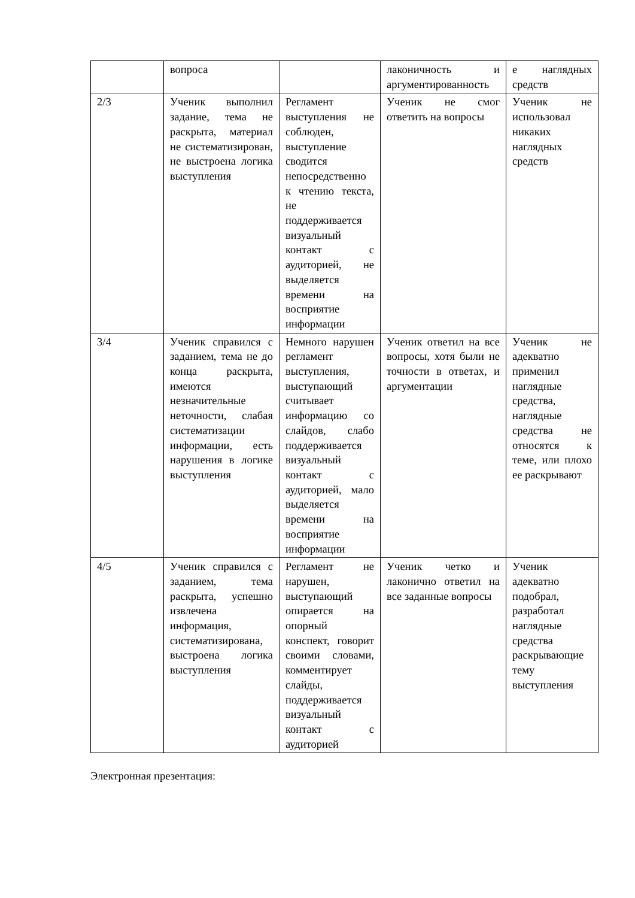| | вопроса | | лаконичность и аргументированность | е наглядных средств |
| 2/3 | Ученик выполнил задание, тема не раскрыта, материал не систематизирован, не выстроена логика выступления | Регламент выступления не соблюден, выступление сводится непосредственно к чтению текста, не поддерживается визуальный контакт с аудиторией, не выделяется времени на восприятие информации | Ученик не смог ответить на вопросы | Ученик не использовал никаких наглядных средств |
| 3/4 | Ученик справился с заданием, тема не до конца раскрыта, имеются незначительные неточности, слабая систематизации информации, есть нарушения в логике выступления | Немного нарушен регламент выступления, выступающий считывает информацию со слайдов, слабо поддерживается визуальный контакт с аудиторией, мало выделяется времени на восприятие информации | Ученик ответил на все вопросы, хотя были не точности в ответах, и аргументации | Ученик не адекватно применил наглядные средства, наглядные средства не относятся к теме, или плохо ее раскрывают |
| 4/5 | Ученик справился с заданием, тема раскрыта, успешно извлечена информация, систематизирована, выстроена логика выступления | Регламент не нарушен, выступающий опирается на опорный конспект, говорит своими словами, комментирует слайды, поддерживается визуальный контакт с аудиторией | Ученик четко и лаконично ответил на все заданные вопросы | Ученик адекватно подобрал, разработал наглядные средства раскрывающие тему выступления |
Электронная презентация: